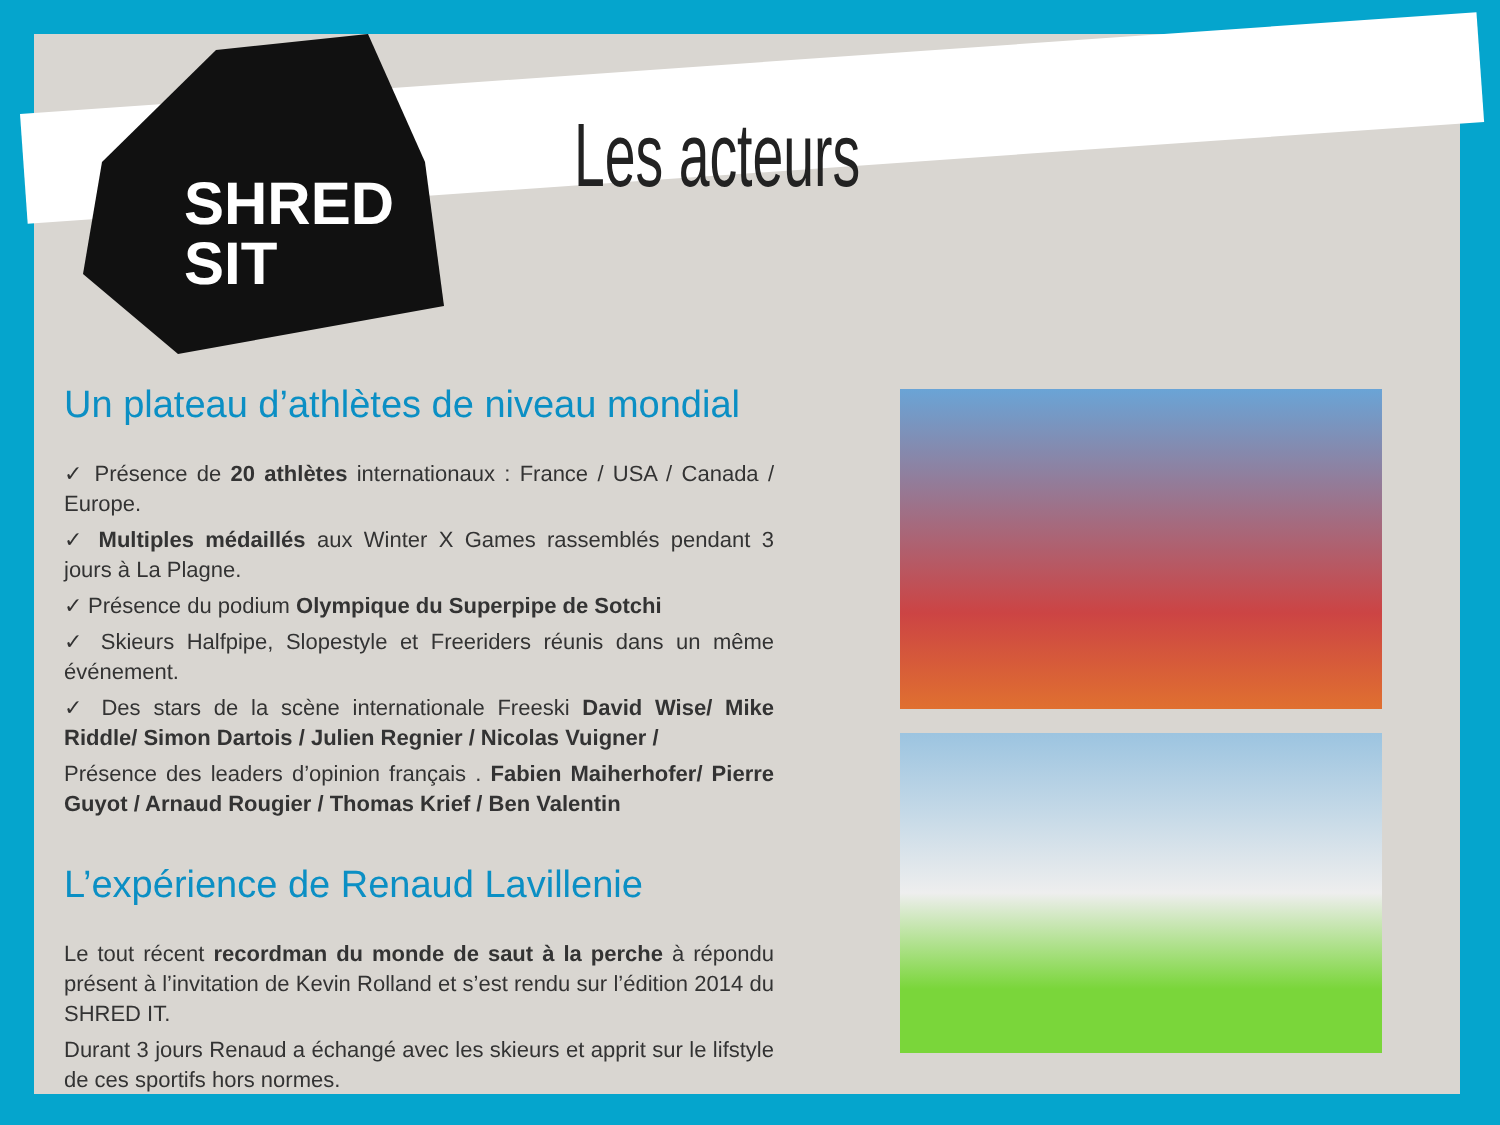SHRED
SIT
Les acteurs
Un plateau d’athlètes de niveau mondial
✓ Présence de 20 athlètes internationaux : France / USA / Canada / Europe.
✓ Multiples médaillés aux Winter X Games rassemblés pendant 3 jours à La Plagne.
✓ Présence du podium Olympique du Superpipe de Sotchi
✓ Skieurs Halfpipe, Slopestyle et Freeriders réunis dans un même événement.
✓ Des stars de la scène internationale Freeski David Wise/ Mike Riddle/ Simon Dartois / Julien Regnier / Nicolas Vuigner /
Présence des leaders d’opinion français . Fabien Maiherhofer/ Pierre Guyot / Arnaud Rougier / Thomas Krief / Ben Valentin
L’expérience de Renaud Lavillenie
Le tout récent recordman du monde de saut à la perche à répondu présent à l’invitation de Kevin Rolland et s’est rendu sur l’édition 2014 du SHRED IT.
Durant 3 jours Renaud a échangé avec les skieurs et apprit sur le lifstyle de ces sportifs hors normes.